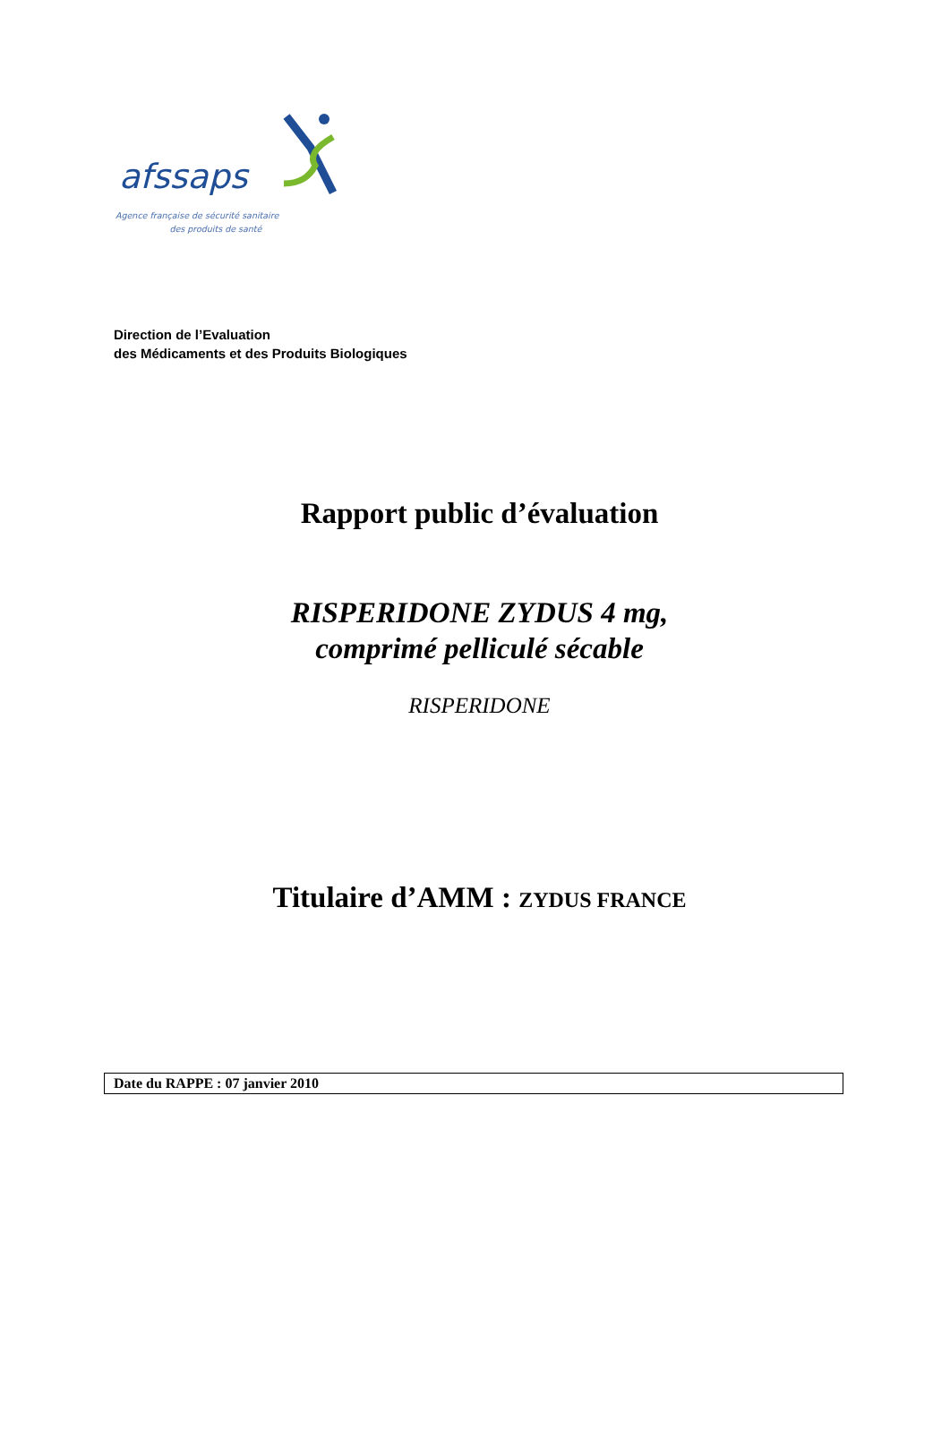afssaps
Agence française de sécurité sanitaire
des produits de santé
Direction de l’Evaluation
des Médicaments et des Produits Biologiques
Rapport public d’évaluation
RISPERIDONE ZYDUS 4 mg,
comprimé pelliculé sécable
RISPERIDONE
Titulaire d’AMM : ZYDUS FRANCE
Date du RAPPE : 07 janvier 2010